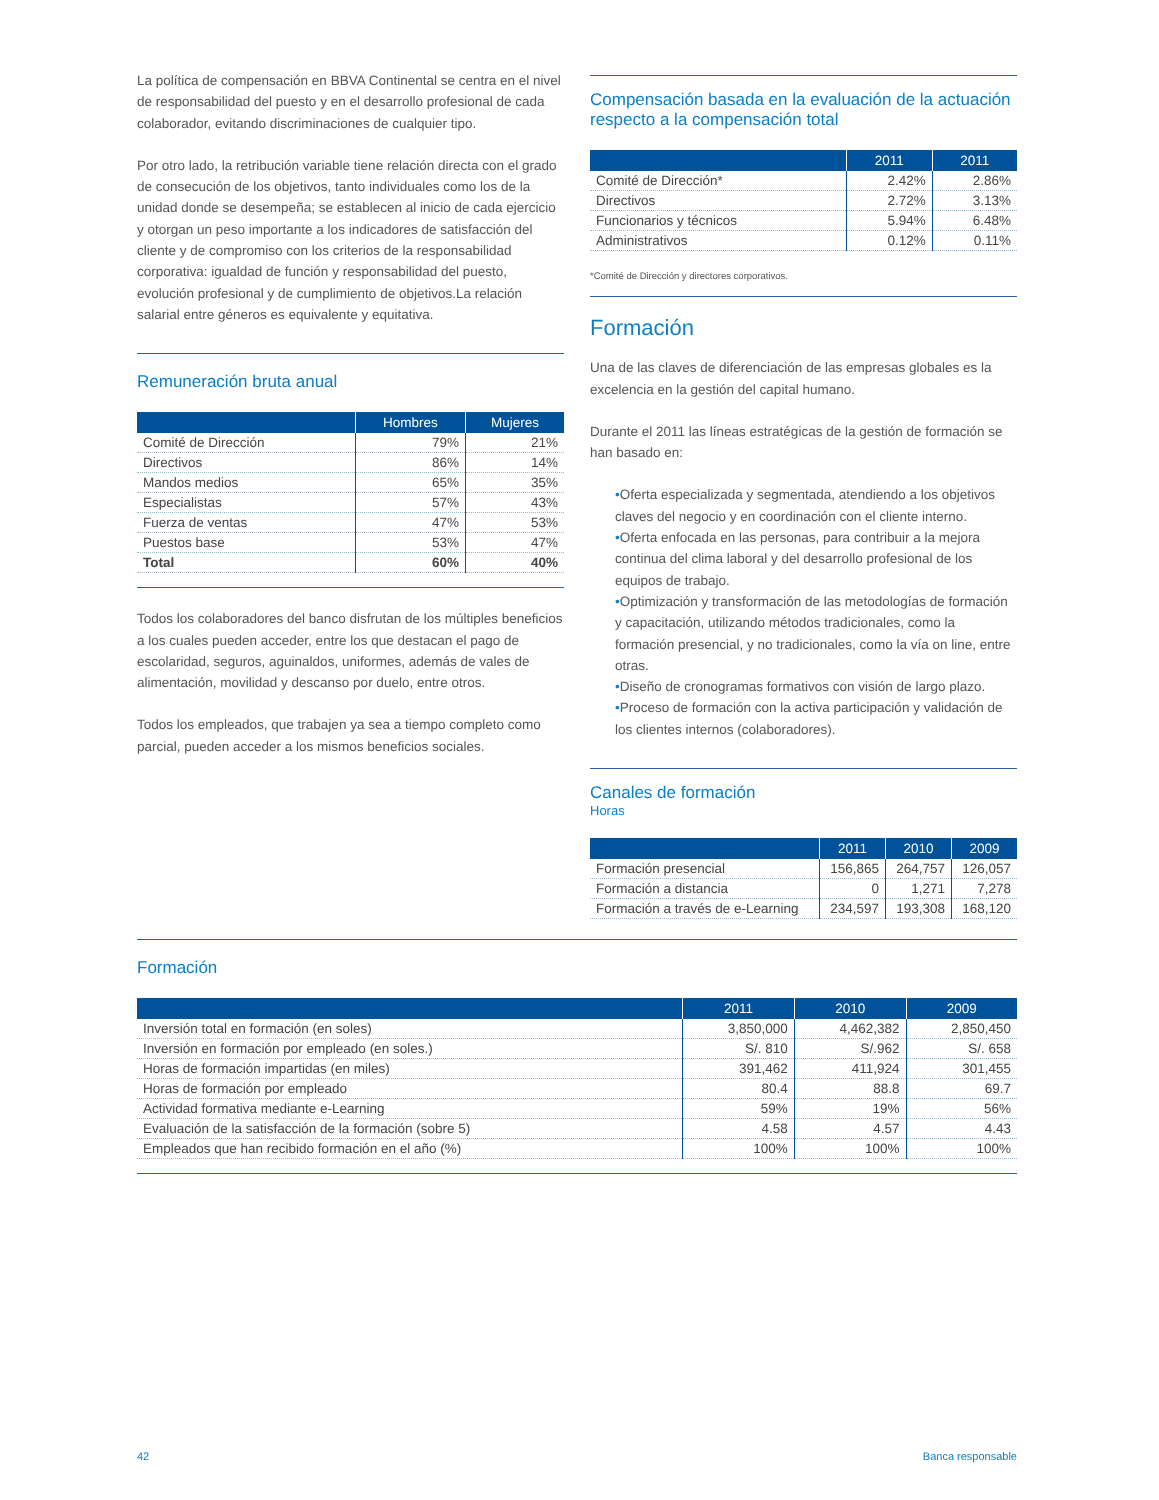La política de compensación en BBVA Continental se centra en el nivel de responsabilidad del puesto y en el desarrollo profesional de cada colaborador, evitando discriminaciones de cualquier tipo.
Por otro lado, la retribución variable tiene relación directa con el grado de consecución de los objetivos, tanto individuales como los de la unidad donde se desempeña; se establecen al inicio de cada ejercicio y otorgan un peso importante a los indicadores de satisfacción del cliente y de compromiso con los criterios de la responsabilidad corporativa: igualdad de función y responsabilidad del puesto, evolución profesional y de cumplimiento de objetivos.La relación salarial entre géneros es equivalente y equitativa.
Remuneración bruta anual
| | Hombres | Mujeres |
| --- | --- | --- |
| Comité de Dirección | 79% | 21% |
| Directivos | 86% | 14% |
| Mandos medios | 65% | 35% |
| Especialistas | 57% | 43% |
| Fuerza de ventas | 47% | 53% |
| Puestos base | 53% | 47% |
| Total | 60% | 40% |
Todos los colaboradores del banco disfrutan de los múltiples beneficios a los cuales pueden acceder, entre los que destacan el pago de escolaridad, seguros, aguinaldos, uniformes, además de vales de alimentación, movilidad y descanso por duelo, entre otros.
Todos los empleados, que trabajen ya sea a tiempo completo como parcial, pueden acceder a los mismos beneficios sociales.
Compensación basada en la evaluación de la actuación respecto a la compensación total
| | 2011 | 2011 |
| --- | --- | --- |
| Comité de Dirección* | 2.42% | 2.86% |
| Directivos | 2.72% | 3.13% |
| Funcionarios y técnicos | 5.94% | 6.48% |
| Administrativos | 0.12% | 0.11% |
*Comité de Dirección y directores corporativos.
Formación
Una de las claves de diferenciación de las empresas globales es la excelencia en la gestión del capital humano.
Durante el 2011 las líneas estratégicas de la gestión de formación se han basado en:
•Oferta especializada y segmentada, atendiendo a los objetivos claves del negocio y en coordinación con el cliente interno.
•Oferta enfocada en las personas, para contribuir a la mejora continua del clima laboral y del desarrollo profesional de los equipos de trabajo.
•Optimización y transformación de las metodologías de formación y capacitación, utilizando métodos tradicionales, como la formación presencial, y no tradicionales, como la vía on line, entre otras.
•Diseño de cronogramas formativos con visión de largo plazo.
•Proceso de formación con la activa participación y validación de los clientes internos (colaboradores).
Canales de formación
Horas
| | 2011 | 2010 | 2009 |
| --- | --- | --- | --- |
| Formación presencial | 156,865 | 264,757 | 126,057 |
| Formación a distancia | 0 | 1,271 | 7,278 |
| Formación a través de e-Learning | 234,597 | 193,308 | 168,120 |
Formación
| | 2011 | 2010 | 2009 |
| --- | --- | --- | --- |
| Inversión total en formación (en soles) | 3,850,000 | 4,462,382 | 2,850,450 |
| Inversión en formación por empleado (en soles.) | S/. 810 | S/.962 | S/. 658 |
| Horas de formación impartidas (en miles) | 391,462 | 411,924 | 301,455 |
| Horas de formación por empleado | 80.4 | 88.8 | 69.7 |
| Actividad formativa mediante e-Learning | 59% | 19% | 56% |
| Evaluación de la satisfacción de la formación (sobre 5) | 4.58 | 4.57 | 4.43 |
| Empleados que han recibido formación en el año (%) | 100% | 100% | 100% |
42 Banca responsable